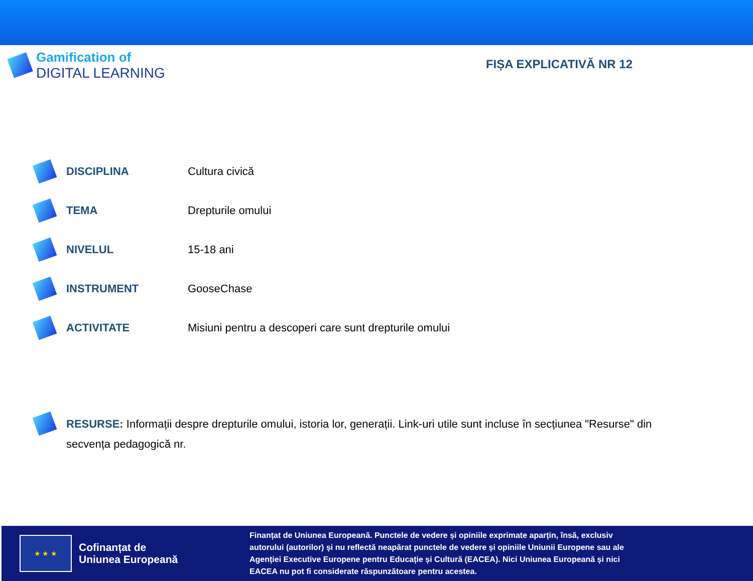Gamification of
DIGITAL LEARNING
FIȘA EXPLICATIVĂ NR 12
DISCIPLINA Cultura civică
TEMA Drepturile omului
NIVELUL 15-18 ani
INSTRUMENT GooseChase
ACTIVITATE
Misiuni pentru a descoperi care sunt drepturile omului
RESURSE: Informații despre drepturile omului, istoria lor, generații. Link-uri utile sunt incluse în secțiunea "Resurse" din secvența pedagogică nr.
★ ★ ★
Cofinanțat de
Uniunea Europeană
Finanțat de Uniunea Europeană. Punctele de vedere și opiniile exprimate aparțin, însă, exclusiv autorului (autorilor) și nu reflectă neapărat punctele de vedere și opiniile Uniunii Europene sau ale Agenției Executive Europene pentru Educație și Cultură (EACEA). Nici Uniunea Europeană și nici EACEA nu pot fi considerate răspunzătoare pentru acestea.